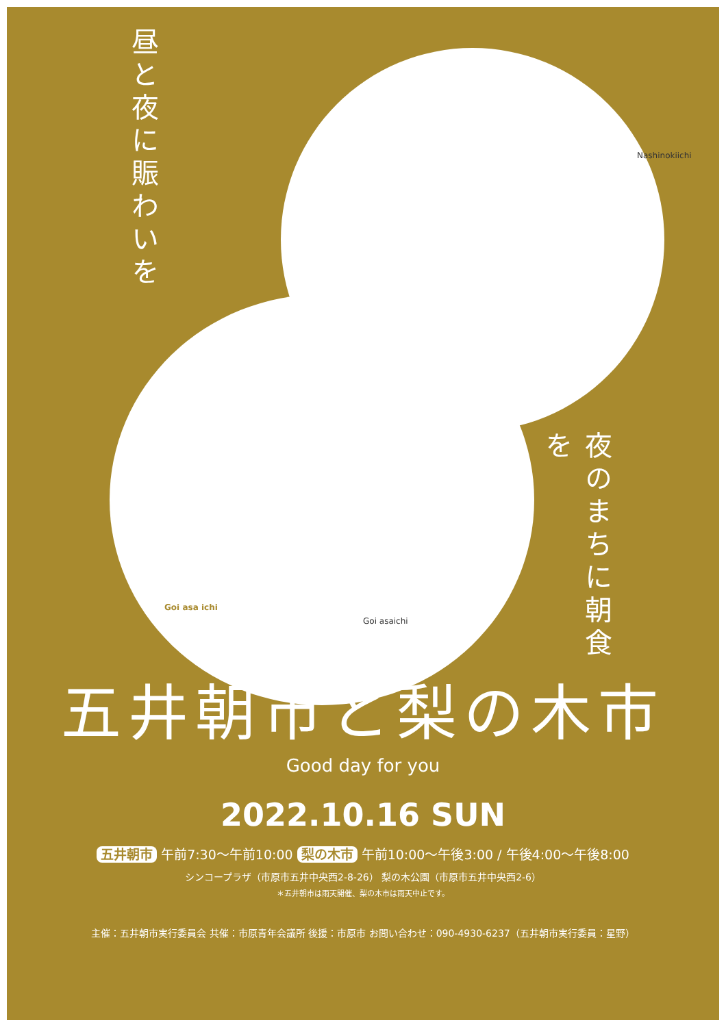昼と夜に賑わいを
Nashinokiichi
Goi asa ichi
Goi asaichi
夜のまちに朝食を
五井朝市と梨の木市
Good day for you
2022.10.16 SUN
五井朝市 午前7:30～午前10:00 梨の木市 午前10:00～午後3:00 / 午後4:00～午後8:00
シンコープラザ（市原市五井中央西2-8-26） 梨の木公園（市原市五井中央西2-6）
＊五井朝市は雨天開催、梨の木市は雨天中止です。
主催：五井朝市実行委員会 共催：市原青年会議所 後援：市原市 お問い合わせ：090-4930-6237（五井朝市実行委員：星野）